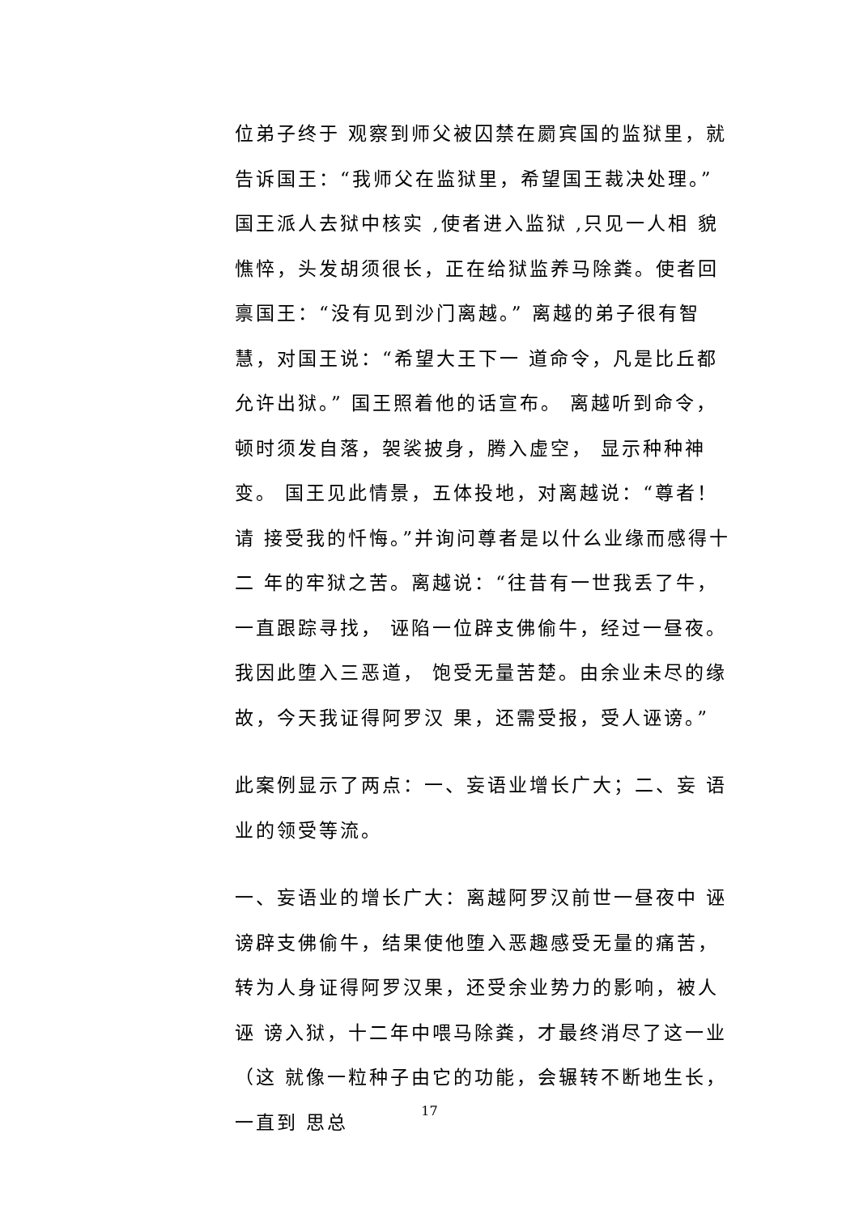位弟子终于 观察到师父被囚禁在罽宾国的监狱里，就告诉国王：“我师父在监狱里，希望国王裁决处理。” 国王派人去狱中核实 ,使者进入监狱 ,只见一人相 貌憔悴，头发胡须很长，正在给狱监养马除粪。使者回 禀国王：“没有见到沙门离越。” 离越的弟子很有智慧，对国王说：“希望大王下一 道命令，凡是比丘都允许出狱。” 国王照着他的话宣布。 离越听到命令，顿时须发自落，袈裟披身，腾入虚空， 显示种种神变。 国王见此情景，五体投地，对离越说：“尊者！请 接受我的忏悔。”并询问尊者是以什么业缘而感得十二 年的牢狱之苦。离越说：“往昔有一世我丢了牛，一直跟踪寻找， 诬陷一位辟支佛偷牛，经过一昼夜。我因此堕入三恶道， 饱受无量苦楚。由余业未尽的缘故，今天我证得阿罗汉 果，还需受报，受人诬谤。”
此案例显示了两点：一、妄语业增长广大；二、妄 语业的领受等流。
一、妄语业的增长广大：离越阿罗汉前世一昼夜中 诬谤辟支佛偷牛，结果使他堕入恶趣感受无量的痛苦， 转为人身证得阿罗汉果，还受余业势力的影响，被人诬 谤入狱，十二年中喂马除粪，才最终消尽了这一业（这 就像一粒种子由它的功能，会辗转不断地生长，一直到 思总
17